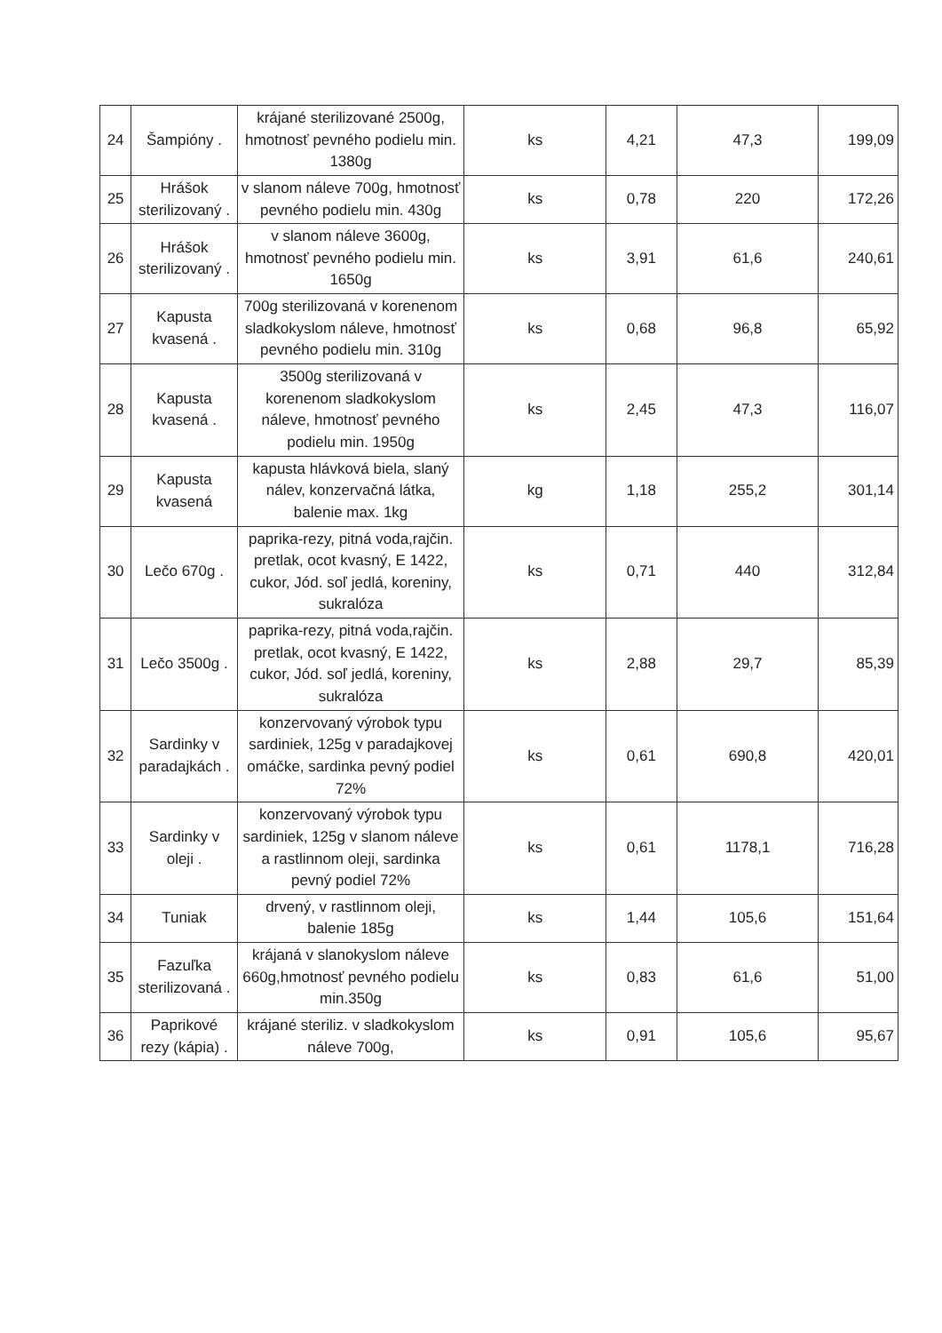| 24 | Šampióny . | krájané sterilizované 2500g, hmotnosť pevného podielu min. 1380g | ks | 4,21 | 47,3 | 199,09 |
| 25 | Hrášok sterilizovaný . | v slanom náleve 700g, hmotnosť pevného podielu min. 430g | ks | 0,78 | 220 | 172,26 |
| 26 | Hrášok sterilizovaný . | v slanom náleve 3600g, hmotnosť pevného podielu min. 1650g | ks | 3,91 | 61,6 | 240,61 |
| 27 | Kapusta kvasená . | 700g sterilizovaná v korenenom sladkokyslom náleve, hmotnosť pevného podielu min. 310g | ks | 0,68 | 96,8 | 65,92 |
| 28 | Kapusta kvasená . | 3500g sterilizovaná v korenenom sladkokyslom náleve, hmotnosť pevného podielu min. 1950g | ks | 2,45 | 47,3 | 116,07 |
| 29 | Kapusta kvasená | kapusta hlávková biela, slaný nálev, konzervačná látka, balenie max. 1kg | kg | 1,18 | 255,2 | 301,14 |
| 30 | Lečo 670g . | paprika-rezy, pitná voda,rajčin. pretlak, ocot kvasný, E 1422, cukor, Jód. soľ jedlá, koreniny, sukralóza | ks | 0,71 | 440 | 312,84 |
| 31 | Lečo 3500g . | paprika-rezy, pitná voda,rajčin. pretlak, ocot kvasný, E 1422, cukor, Jód. soľ jedlá, koreniny, sukralóza | ks | 2,88 | 29,7 | 85,39 |
| 32 | Sardinky v paradajkách . | konzervovaný výrobok typu sardiniek, 125g v paradajkovej omáčke, sardinka pevný podiel 72% | ks | 0,61 | 690,8 | 420,01 |
| 33 | Sardinky v oleji . | konzervovaný výrobok typu sardiniek, 125g v slanom náleve a rastlinnom oleji, sardinka pevný podiel 72% | ks | 0,61 | 1178,1 | 716,28 |
| 34 | Tuniak | drvený, v rastlinnom oleji, balenie 185g | ks | 1,44 | 105,6 | 151,64 |
| 35 | Fazuľka sterilizovaná . | krájaná v slanokyslom náleve 660g,hmotnosť pevného podielu min.350g | ks | 0,83 | 61,6 | 51,00 |
| 36 | Paprikové rezy (kápia) . | krájané steriliz. v sladkokyslom náleve 700g, | ks | 0,91 | 105,6 | 95,67 |